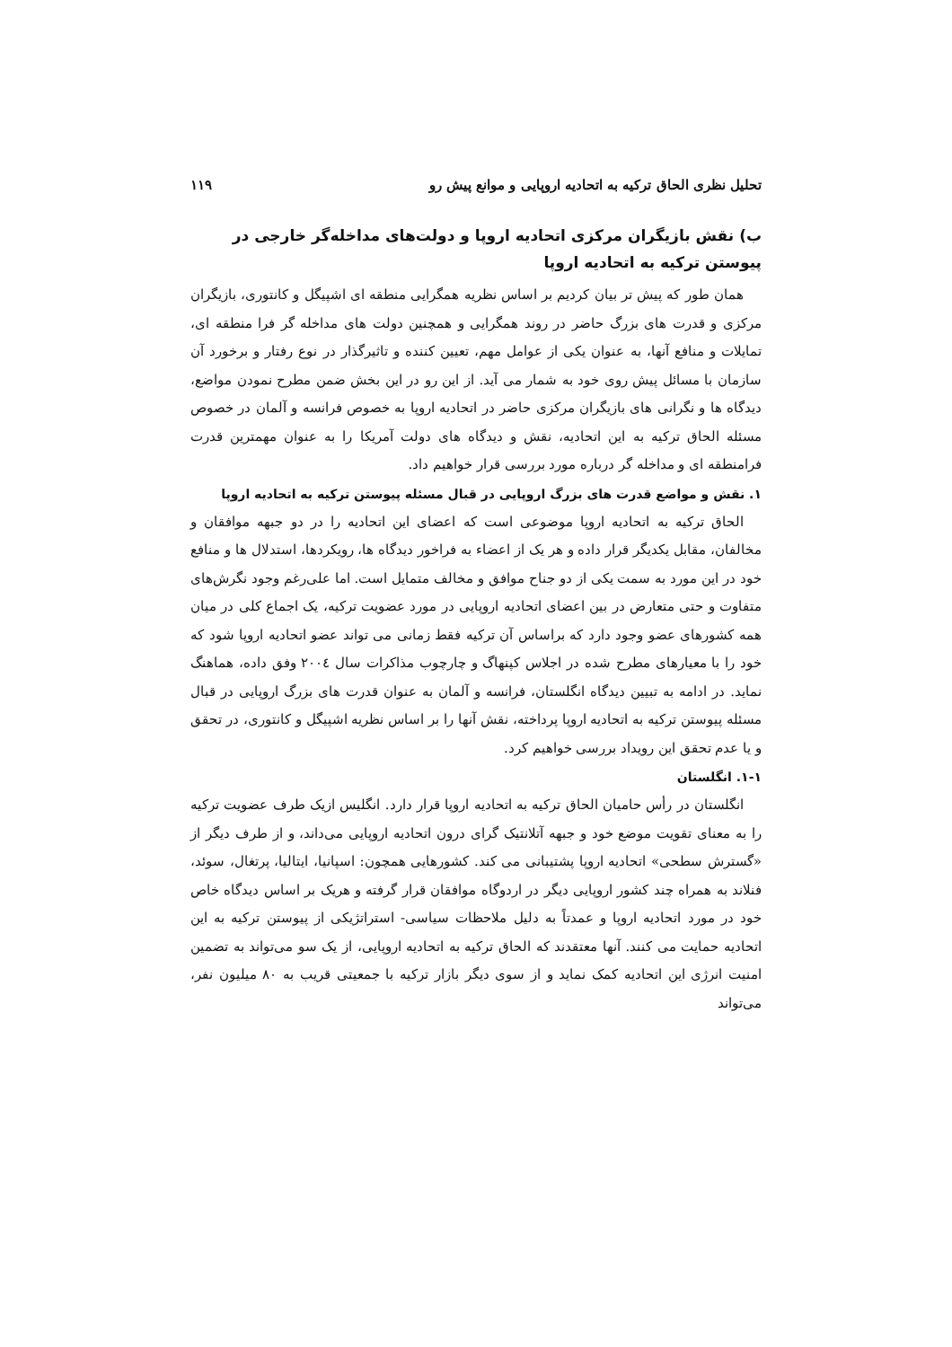تحلیل نظری الحاق ترکیه به اتحادیه اروپایی و موانع پیش رو ۱۱۹
ب) نقش بازیگران مرکزی اتحادیه اروپا و دولت‌های مداخله‌گر خارجی در پیوستن ترکیه به اتحادیه اروپا
همان طور که پیش تر بیان کردیم بر اساس نظریه همگرایی منطقه ای اشپیگل و کانتوری، بازیگران مرکزی و قدرت های بزرگ حاضر در روند همگرایی و همچنین دولت های مداخله گر فرا منطقه ای، تمایلات و منافع آنها، به عنوان یکی از عوامل مهم، تعیین کننده و تاثیرگذار در نوع رفتار و برخورد آن سازمان با مسائل پیش روی خود به شمار می آید. از این رو در این بخش ضمن مطرح نمودن مواضع، دیدگاه ها و نگرانی های بازیگران مرکزی حاضر در اتحادیه اروپا به خصوص فرانسه و آلمان در خصوص مسئله الحاق ترکیه به این اتحادیه، نقش و دیدگاه های دولت آمریکا را به عنوان مهمترین قدرت فرامنطقه ای و مداخله گر درباره مورد بررسی قرار خواهیم داد.
۱. نقش و مواضع قدرت های بزرگ اروپایی در قبال مسئله پیوستن ترکیه به اتحادیه اروپا
الحاق ترکیه به اتحادیه اروپا موضوعی است که اعضای این اتحادیه را در دو جبهه موافقان و مخالفان، مقابل یکدیگر قرار داده و هر یک از اعضاء به فراخور دیدگاه ها، رویکردها، استدلال ها و منافع خود در این مورد به سمت یکی از دو جناح موافق و مخالف متمایل است. اما علی‌رغم وجود نگرش‌های متفاوت و حتی متعارض در بین اعضای اتحادیه اروپایی در مورد عضویت ترکیه، یک اجماع کلی در میان همه کشورهای عضو وجود دارد که براساس آن ترکیه فقط زمانی می تواند عضو اتحادیه اروپا شود که خود را با معیارهای مطرح شده در اجلاس کپنهاگ و چارچوب مذاکرات سال ۲۰۰٤ وفق داده، هماهنگ نماید. در ادامه به تبیین دیدگاه انگلستان، فرانسه و آلمان به عنوان قدرت های بزرگ اروپایی در قبال مسئله پیوستن ترکیه به اتحادیه اروپا پرداخته، نقش آنها را بر اساس نظریه اشپیگل و کانتوری، در تحقق و یا عدم تحقق این رویداد بررسی خواهیم کرد.
۱-۱. انگلستان
انگلستان در رأس حامیان الحاق ترکیه به اتحادیه اروپا قرار دارد. انگلیس ازیک طرف عضویت ترکیه را به معنای تقویت موضع خود و جبهه آتلانتیک گرای درون اتحادیه اروپایی می‌داند، و از طرف دیگر از «گسترش سطحی» اتحادیه اروپا پشتیبانی می کند. کشورهایی همچون: اسپانیا، ایتالیا، پرتغال، سوئد، فنلاند به همراه چند کشور اروپایی دیگر در اردوگاه موافقان قرار گرفته و هریک بر اساس دیدگاه خاص خود در مورد اتحادیه اروپا و عمدتاً به دلیل ملاحظات سیاسی- استراتژیکی از پیوستن ترکیه به این اتحادیه حمایت می کنند. آنها معتقدند که الحاق ترکیه به اتحادیه اروپایی، از یک سو می‌تواند به تضمین امنیت انرژی این اتحادیه کمک نماید و از سوی دیگر بازار ترکیه با جمعیتی قریب به ۸۰ میلیون نفر، می‌تواند